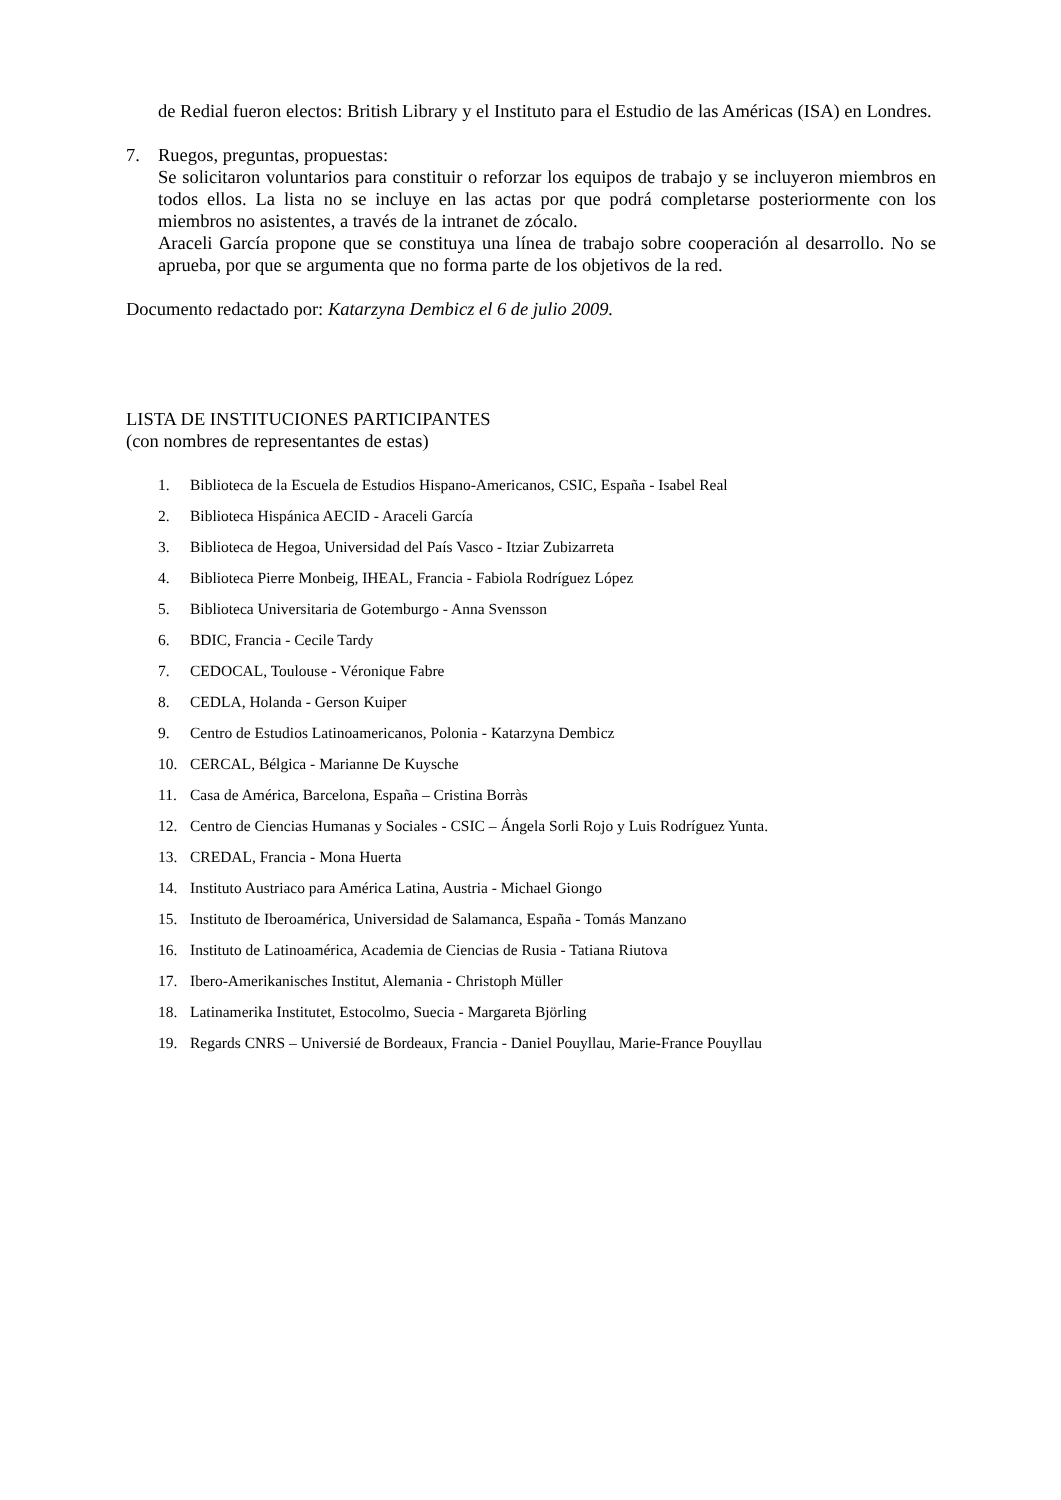de Redial fueron electos: British Library y el Instituto para el Estudio de las Américas (ISA) en Londres.
7. Ruegos, preguntas, propuestas:
Se solicitaron voluntarios para constituir o reforzar los equipos de trabajo y se incluyeron miembros en todos ellos. La lista no se incluye en las actas por que podrá completarse posteriormente con los miembros no asistentes, a través de la intranet de zócalo.
Araceli García propone que se constituya una línea de trabajo sobre cooperación al desarrollo. No se aprueba, por que se argumenta que no forma parte de los objetivos de la red.
Documento redactado por: Katarzyna Dembicz el 6 de julio 2009.
LISTA DE INSTITUCIONES PARTICIPANTES
(con nombres de representantes de estas)
1. Biblioteca de la Escuela de Estudios Hispano-Americanos, CSIC, España - Isabel Real
2. Biblioteca Hispánica AECID - Araceli García
3. Biblioteca de Hegoa, Universidad del País Vasco - Itziar Zubizarreta
4. Biblioteca Pierre Monbeig, IHEAL, Francia - Fabiola Rodríguez López
5. Biblioteca Universitaria de Gotemburgo - Anna Svensson
6. BDIC, Francia - Cecile Tardy
7. CEDOCAL, Toulouse - Véronique Fabre
8. CEDLA, Holanda - Gerson Kuiper
9. Centro de Estudios Latinoamericanos, Polonia - Katarzyna Dembicz
10. CERCAL, Bélgica - Marianne De Kuysche
11. Casa de América, Barcelona, España – Cristina Borràs
12. Centro de Ciencias Humanas y Sociales - CSIC – Ángela Sorli Rojo y Luis Rodríguez Yunta.
13. CREDAL, Francia - Mona Huerta
14. Instituto Austriaco para América Latina, Austria - Michael Giongo
15. Instituto de Iberoamérica, Universidad de Salamanca, España - Tomás Manzano
16. Instituto de Latinoamérica, Academia de Ciencias de Rusia - Tatiana Riutova
17. Ibero-Amerikanisches Institut, Alemania - Christoph Müller
18. Latinamerika Institutet, Estocolmo, Suecia - Margareta Björling
19. Regards CNRS – Universié de Bordeaux, Francia - Daniel Pouyllau, Marie-France Pouyllau